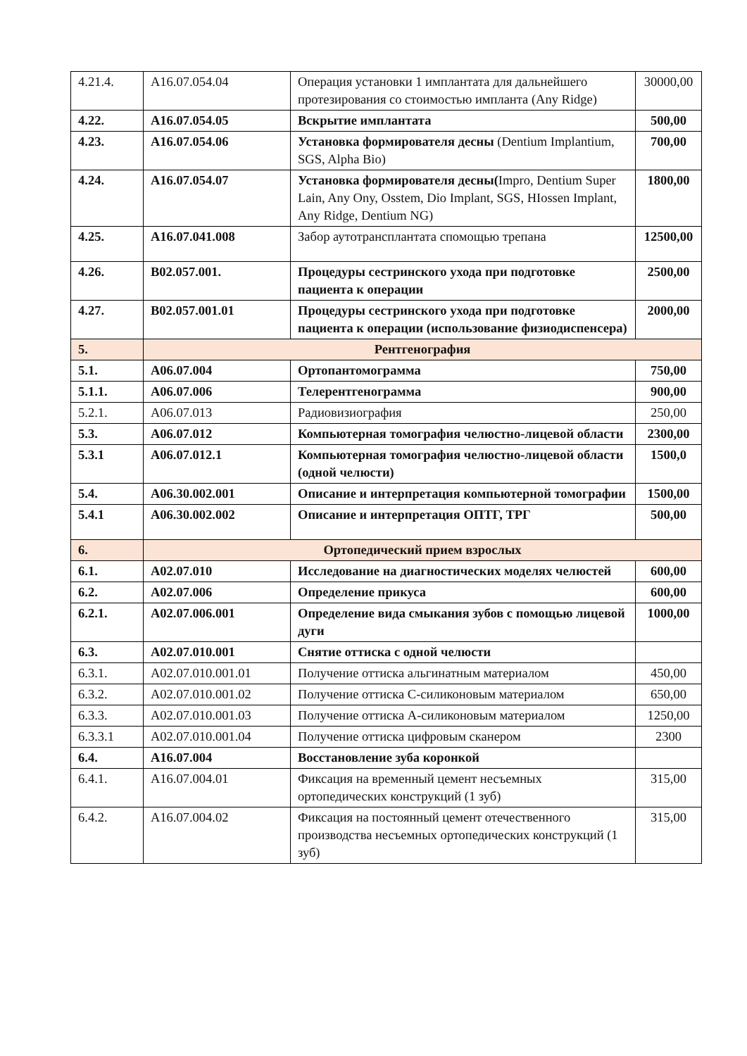| 4.21.4. | A16.07.054.04 | Операция установки 1 имплантата для дальнейшего протезирования со стоимостью импланта (Any Ridge) | 30000,00 |
| 4.22. | A16.07.054.05 | Вскрытие имплантата | 500,00 |
| 4.23. | A16.07.054.06 | Установка формирователя десны (Dentium Implantium, SGS, Alpha Bio) | 700,00 |
| 4.24. | A16.07.054.07 | Установка формирователя десны( Impro, Dentium Super Lain, Any Ony, Osstem, Dio Implant, SGS, HIossen Implant, Any Ridge, Dentium NG) | 1800,00 |
| 4.25. | A16.07.041.008 | Забор аутотрансплантата спомощью трепана | 12500,00 |
| 4.26. | B02.057.001. | Процедуры сестринского ухода при подготовке пациента к операции | 2500,00 |
| 4.27. | B02.057.001.01 | Процедуры сестринского ухода при подготовке пациента к операции (использование физиодиспенсера) | 2000,00 |
| 5. | Рентгенография | | |
| 5.1. | A06.07.004 | Ортопантомограмма | 750,00 |
| 5.1.1. | A06.07.006 | Телерентгенограмма | 900,00 |
| 5.2.1. | A06.07.013 | Радиовизиография | 250,00 |
| 5.3. | A06.07.012 | Компьютерная томография челюстно-лицевой области | 2300,00 |
| 5.3.1 | A06.07.012.1 | Компьютерная томография челюстно-лицевой области (одной челюсти) | 1500,0 |
| 5.4. | A06.30.002.001 | Описание и интерпретация компьютерной томографии | 1500,00 |
| 5.4.1 | A06.30.002.002 | Описание и интерпретация ОПТГ, ТРГ | 500,00 |
| 6. | Ортопедический прием взрослых | | |
| 6.1. | A02.07.010 | Исследование на диагностических моделях челюстей | 600,00 |
| 6.2. | A02.07.006 | Определение прикуса | 600,00 |
| 6.2.1. | A02.07.006.001 | Определение вида смыкания зубов с помощью лицевой дуги | 1000,00 |
| 6.3. | A02.07.010.001 | Снятие оттиска с одной челюсти | |
| 6.3.1. | A02.07.010.001.01 | Получение оттиска альгинатным материалом | 450,00 |
| 6.3.2. | A02.07.010.001.02 | Получение оттиска С-силиконовым материалом | 650,00 |
| 6.3.3. | A02.07.010.001.03 | Получение оттиска А-силиконовым материалом | 1250,00 |
| 6.3.3.1 | A02.07.010.001.04 | Получение оттиска цифровым сканером | 2300 |
| 6.4. | A16.07.004 | Восстановление зуба коронкой | |
| 6.4.1. | A16.07.004.01 | Фиксация на временный цемент несъемных ортопедических конструкций (1 зуб) | 315,00 |
| 6.4.2. | A16.07.004.02 | Фиксация на постоянный цемент отечественного производства несъемных ортопедических конструкций (1 зуб) | 315,00 |